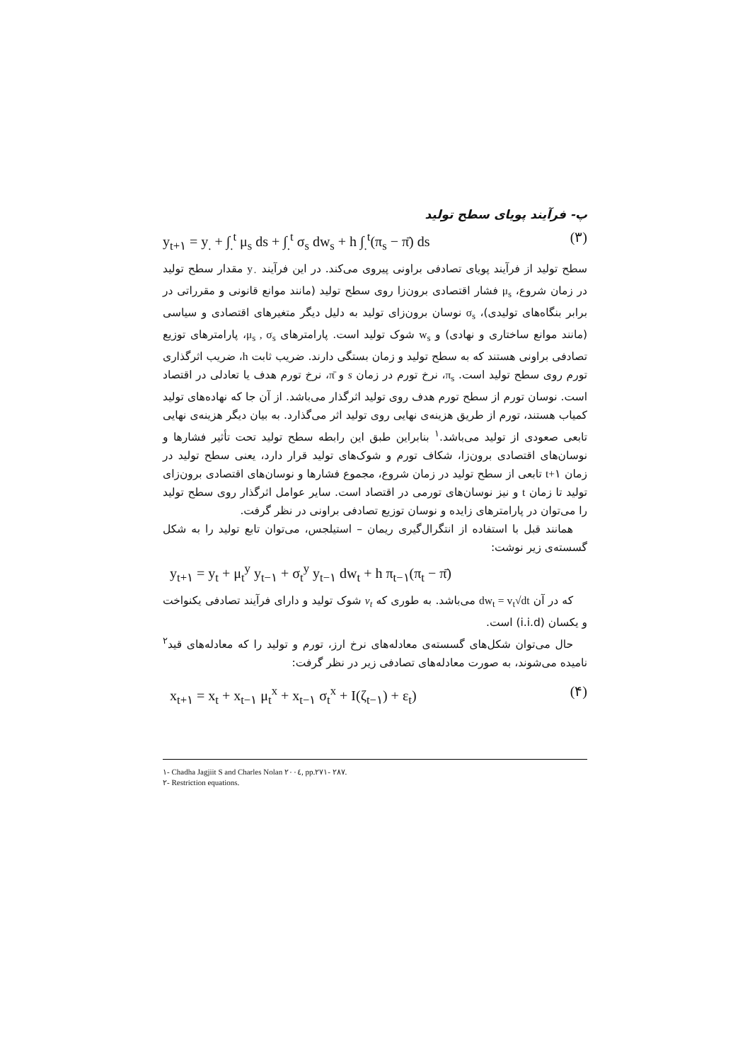پ- فرآیند پویای سطح تولید
y<sub>t+۱</sub> = y<sub>.</sub> + ∫<sub>.</sub><sup>t</sup> μ<sub>s</sub> ds + ∫<sub>.</sub><sup>t</sup> σ<sub>s</sub> dw<sub>s</sub> + h ∫<sub>.</sub><sup>t</sup>(π<sub>s</sub> − π̄) ds (۳)
سطح تولید از فرآیند پویای تصادفی براونی پیروی می‌کند. در این فرآیند y<sub>۰</sub> مقدار سطح تولید در زمان شروع، μ<sub>s</sub> فشار اقتصادی برون‌زا روی سطح تولید (مانند موانع قانونی و مقرراتی در برابر بنگاه‌های تولیدی)، σ<sub>s</sub> نوسان برون‌زای تولید به دلیل دیگر متغیرهای اقتصادی و سیاسی (مانند موانع ساختاری و نهادی) و w<sub>s</sub> شوک تولید است. پارامترهای μ<sub>s</sub> , σ<sub>s</sub>، پارامترهای توزیع تصادفی براونی هستند که به سطح تولید و زمان بستگی دارند. ضریب ثابت h، ضریب اثرگذاری تورم روی سطح تولید است. π<sub>s</sub>، نرخ تورم در زمان s و π̄، نرخ تورم هدف یا تعادلی در اقتصاد است. نوسان تورم از سطح تورم هدف روی تولید اثرگذار می‌باشد. از آن جا که نهاده‌های تولید کمیاب هستند، تورم از طریق هزینه‌ی نهایی روی تولید اثر می‌گذارد. به بیان دیگر هزینه‌ی نهایی تابعی صعودی از تولید می‌باشد.<sup>۱</sup> بنابراین طبق این رابطه سطح تولید تحت تأثیر فشارها و نوسان‌های اقتصادی برون‌زا، شکاف تورم و شوک‌های تولید قرار دارد، یعنی سطح تولید در زمان t+۱ تابعی از سطح تولید در زمان شروع، مجموع فشارها و نوسان‌های اقتصادی برون‌زای تولید تا زمان t و نیز نوسان‌های تورمی در اقتصاد است. سایر عوامل اثرگذار روی سطح تولید را می‌توان در پارامترهای زایده و نوسان توزیع تصادفی براونی در نظر گرفت.
همانند قبل با استفاده از انتگرال‌گیری ریمان – استیلجس، می‌توان تابع تولید را به شکل گسسته‌ی زیر نوشت:
y<sub>t+۱</sub> = y<sub>t</sub> + μ<sub>t</sub><sup>y</sup> y<sub>t−۱</sub> + σ<sub>t</sub><sup>y</sup> y<sub>t−۱</sub> dw<sub>t</sub> + h π<sub>t−۱</sub>(π<sub>t</sub> − π̄)
که در آن dw<sub>t</sub> = v<sub>t</sub>√dt می‌باشد. به طوری که v<sub>t</sub> شوک تولید و دارای فرآیند تصادفی یکنواخت و یکسان (i.i.d) است.
حال می‌توان شکل‌های گسسته‌ی معادله‌های نرخ ارز، تورم و تولید را که معادله‌های قید<sup>۲</sup> نامیده می‌شوند، به صورت معادله‌های تصادفی زیر در نظر گرفت:
x<sub>t+۱</sub> = x<sub>t</sub> + x<sub>t−۱</sub> μ<sub>t</sub><sup>x</sup> + x<sub>t−۱</sub> σ<sub>t</sub><sup>x</sup> + I(ζ<sub>t−۱</sub>) + ε<sub>t</sub>) (۴)
۱- Chadha Jagjiit S and Charles Nolan ۲۰۰٤, pp.۲۷۱- ۲۸۷.
۲- Restriction equations.